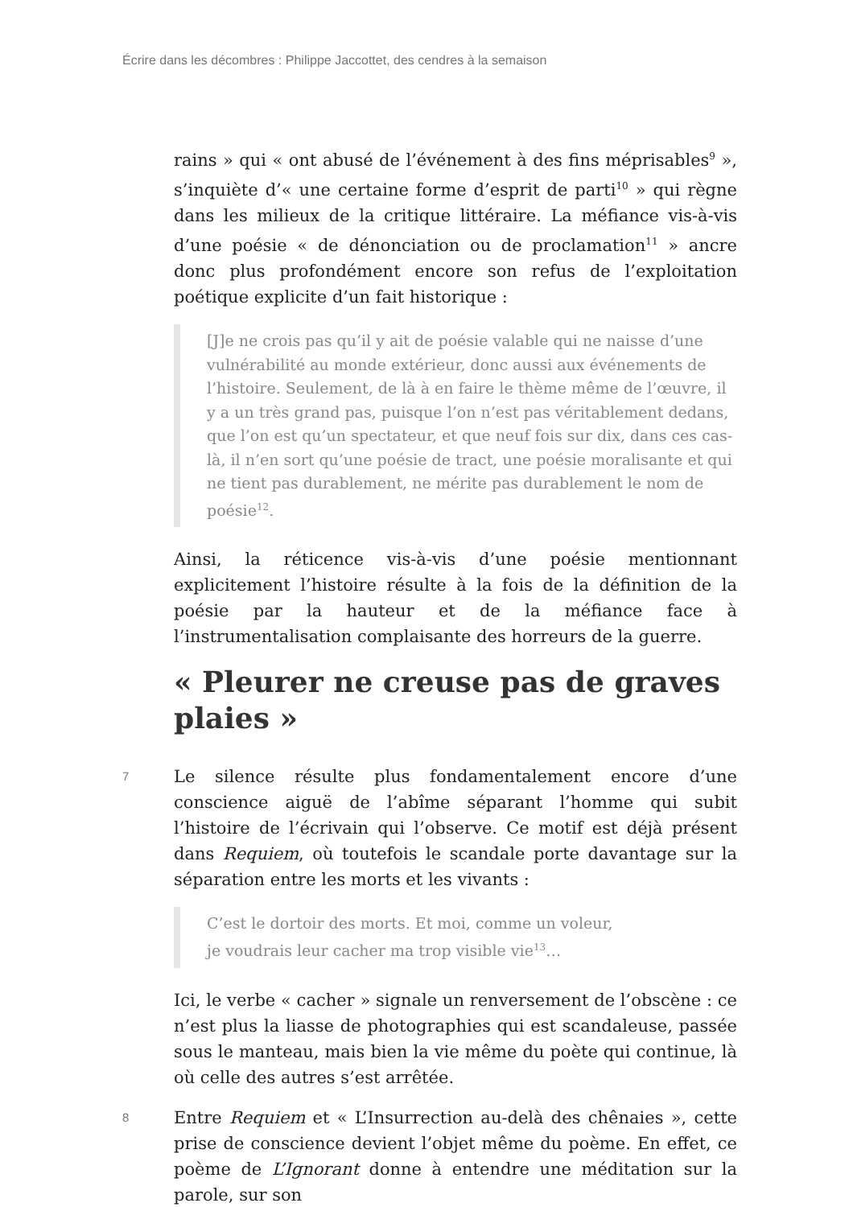Écrire dans les décombres : Philippe Jaccottet, des cendres à la semaison
rains » qui « ont abusé de l’événement à des fins méprisables<sup>9</sup> », s’inquiète d’« une certaine forme d’esprit de parti<sup>10</sup> » qui règne dans les milieux de la critique littéraire. La méfiance vis-à-vis d’une poésie « de dénonciation ou de proclamation<sup>11</sup> » ancre donc plus profondément encore son refus de l’exploitation poétique explicite d’un fait historique :
[J]e ne crois pas qu’il y ait de poésie valable qui ne naisse d’une vulnérabilité au monde extérieur, donc aussi aux événements de l’histoire. Seulement, de là à en faire le thème même de l’œuvre, il y a un très grand pas, puisque l’on n’est pas véritablement dedans, que l’on est qu’un spectateur, et que neuf fois sur dix, dans ces cas-là, il n’en sort qu’une poésie de tract, une poésie moralisante et qui ne tient pas durablement, ne mérite pas durablement le nom de poésie<sup>12</sup>.
Ainsi, la réticence vis-à-vis d’une poésie mentionnant explicitement l’histoire résulte à la fois de la définition de la poésie par la hauteur et de la méfiance face à l’instrumentalisation complaisante des horreurs de la guerre.
« Pleurer ne creuse pas de graves plaies »
7 Le silence résulte plus fondamentalement encore d’une conscience aiguë de l’abîme séparant l’homme qui subit l’histoire de l’écrivain qui l’observe. Ce motif est déjà présent dans Requiem, où toutefois le scandale porte davantage sur la séparation entre les morts et les vivants :
C’est le dortoir des morts. Et moi, comme un voleur,
je voudrais leur cacher ma trop visible vie<sup>13</sup>…
Ici, le verbe « cacher » signale un renversement de l’obscène : ce n’est plus la liasse de photographies qui est scandaleuse, passée sous le manteau, mais bien la vie même du poète qui continue, là où celle des autres s’est arrêtée.
8 Entre Requiem et « L’Insurrection au-delà des chênaies », cette prise de conscience devient l’objet même du poème. En effet, ce poème de L’Ignorant donne à entendre une méditation sur la parole, sur son